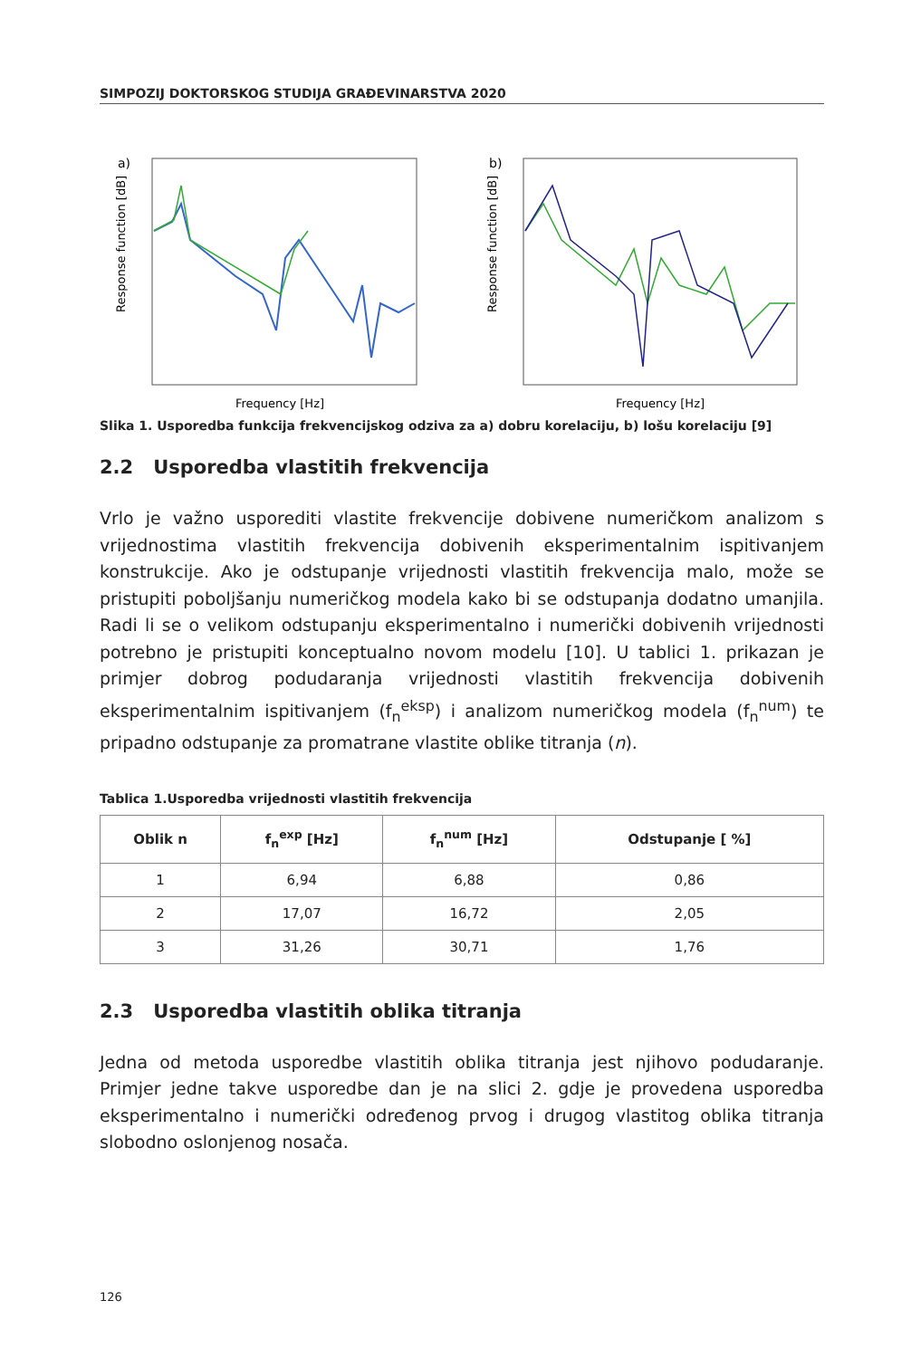SIMPOZIJ DOKTORSKOG STUDIJA GRAĐEVINARSTVA 2020
a)
Response function [dB]
Frequency [Hz]
b)
Response function [dB]
Frequency [Hz]
Slika 1. Usporedba funkcija frekvencijskog odziva za a) dobru korelaciju, b) lošu korelaciju [9]
2.2 Usporedba vlastitih frekvencija
Vrlo je važno usporediti vlastite frekvencije dobivene numeričkom analizom s vrijednostima vlastitih frekvencija dobivenih eksperimentalnim ispitivanjem konstrukcije. Ako je odstupanje vrijednosti vlastitih frekvencija malo, može se pristupiti poboljšanju numeričkog modela kako bi se odstupanja dodatno umanjila. Radi li se o velikom odstupanju eksperimentalno i numerički dobivenih vrijednosti potrebno je pristupiti konceptualno novom modelu [10]. U tablici 1. prikazan je primjer dobrog podudaranja vrijednosti vlastitih frekvencija dobivenih eksperimentalnim ispitivanjem (f<sub>n</sub><sup>eksp</sup>) i analizom numeričkog modela (f<sub>n</sub><sup>num</sup>) te pripadno odstupanje za promatrane vlastite oblike titranja (n).
Tablica 1.Usporedba vrijednosti vlastitih frekvencija
| Oblik n | f<sub>n</sub><sup>exp</sup> [Hz] | f<sub>n</sub><sup>num</sup> [Hz] | Odstupanje [ %] |
| --- | --- | --- | --- |
| 1 | 6,94 | 6,88 | 0,86 |
| 2 | 17,07 | 16,72 | 2,05 |
| 3 | 31,26 | 30,71 | 1,76 |
2.3 Usporedba vlastitih oblika titranja
Jedna od metoda usporedbe vlastitih oblika titranja jest njihovo podudaranje. Primjer jedne takve usporedbe dan je na slici 2. gdje je provedena usporedba eksperimentalno i numerički određenog prvog i drugog vlastitog oblika titranja slobodno oslonjenog nosača.
126